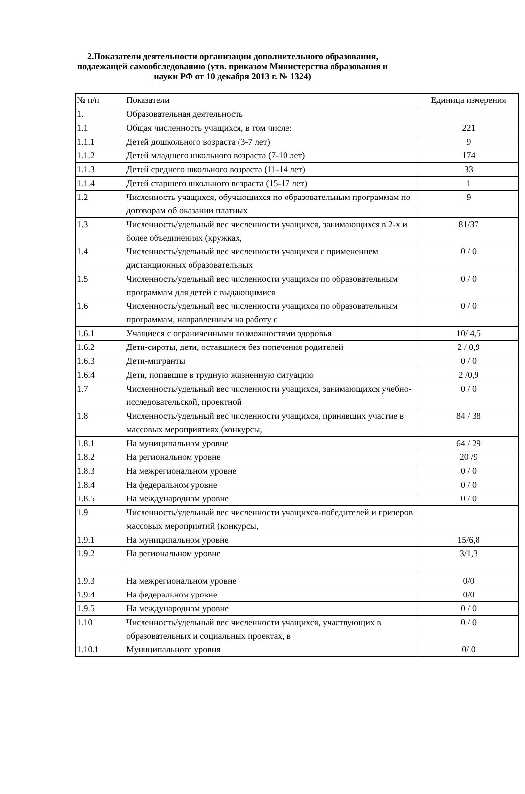2.Показатели деятельности организации дополнительного образования, подлежащей самообследованию (утв. приказом Министерства образования и науки РФ от 10 декабря 2013 г. № 1324)
| № п/п | Показатели | Единица измерения |
| 1. | Образовательная деятельность | |
| 1.1 | Общая численность учащихся, в том числе: | 221 |
| 1.1.1 | Детей дошкольного возраста (3-7 лет) | 9 |
| 1.1.2 | Детей младшего школьного возраста (7-10 лет) | 174 |
| 1.1.3 | Детей среднего школьного возраста (11-14 лет) | 33 |
| 1.1.4 | Детей старшего школьного возраста (15-17 лет) | 1 |
| 1.2 | Численность учащихся, обучающихся по образовательным программам по договорам об оказании платных | 9 |
| 1.3 | Численность/удельный вес численности учащихся, занимающихся в 2-х и более объединениях (кружках, | 81/37 |
| 1.4 | Численность/удельный вес численности учащихся с применением дистанционных образовательных | 0 / 0 |
| 1.5 | Численность/удельный вес численности учащихся по образовательным программам для детей с выдающимися | 0 / 0 |
| 1.6 | Численность/удельный вес численности учащихся по образовательным программам, направленным на работу с | 0 / 0 |
| 1.6.1 | Учащиеся с ограниченными возможностями здоровья | 10/ 4,5 |
| 1.6.2 | Дети-сироты, дети, оставшиеся без попечения родителей | 2 / 0,9 |
| 1.6.3 | Дети-мигранты | 0 / 0 |
| 1.6.4 | Дети, попавшие в трудную жизненную ситуацию | 2 /0,9 |
| 1.7 | Численность/удельный вес численности учащихся, занимающихся учебно-исследовательской, проектной | 0 / 0 |
| 1.8 | Численность/удельный вес численности учащихся, принявших участие в массовых мероприятиях (конкурсы, | 84 / 38 |
| 1.8.1 | На муниципальном уровне | 64 / 29 |
| 1.8.2 | На региональном уровне | 20 /9 |
| 1.8.3 | На межрегиональном уровне | 0 / 0 |
| 1.8.4 | На федеральном уровне | 0 / 0 |
| 1.8.5 | На международном уровне | 0 / 0 |
| 1.9 | Численность/удельный вес численности учащихся-победителей и призеров массовых мероприятий (конкурсы, | |
| 1.9.1 | На муниципальном уровне | 15/6,8 |
| 1.9.2 | На региональном уровне | 3/1,3 |
| 1.9.3 | На межрегиональном уровне | 0/0 |
| 1.9.4 | На федеральном уровне | 0/0 |
| 1.9.5 | На международном уровне | 0 / 0 |
| 1.10 | Численность/удельный вес численности учащихся, участвующих в образовательных и социальных проектах, в | 0 / 0 |
| 1.10.1 | Муниципального уровня | 0/ 0 |